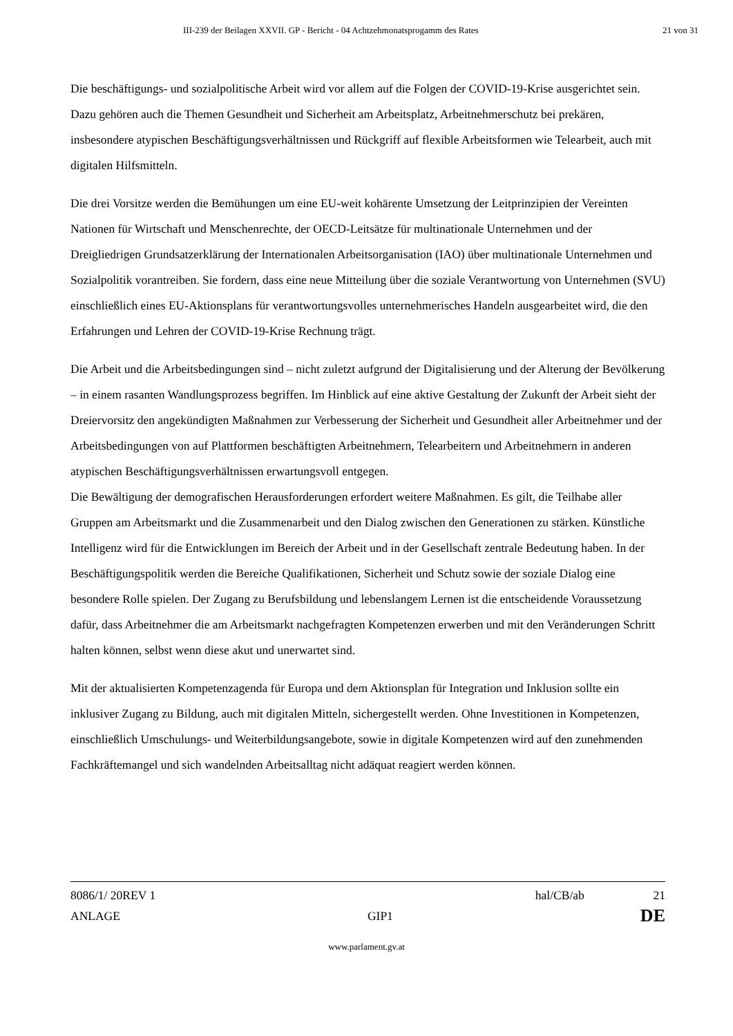III-239 der Beilagen XXVII. GP - Bericht - 04 Achtzehmonatsprogamm des Rates 21 von 31
Die beschäftigungs- und sozialpolitische Arbeit wird vor allem auf die Folgen der COVID-19-Krise ausgerichtet sein. Dazu gehören auch die Themen Gesundheit und Sicherheit am Arbeitsplatz, Arbeitnehmerschutz bei prekären, insbesondere atypischen Beschäftigungsverhältnissen und Rückgriff auf flexible Arbeitsformen wie Telearbeit, auch mit digitalen Hilfsmitteln.
Die drei Vorsitze werden die Bemühungen um eine EU-weit kohärente Umsetzung der Leitprinzipien der Vereinten Nationen für Wirtschaft und Menschenrechte, der OECD-Leitsätze für multinationale Unternehmen und der Dreigliedrigen Grundsatzerklärung der Internationalen Arbeitsorganisation (IAO) über multinationale Unternehmen und Sozialpolitik vorantreiben. Sie fordern, dass eine neue Mitteilung über die soziale Verantwortung von Unternehmen (SVU) einschließlich eines EU-Aktionsplans für verantwortungsvolles unternehmerisches Handeln ausgearbeitet wird, die den Erfahrungen und Lehren der COVID-19-Krise Rechnung trägt.
Die Arbeit und die Arbeitsbedingungen sind – nicht zuletzt aufgrund der Digitalisierung und der Alterung der Bevölkerung – in einem rasanten Wandlungsprozess begriffen. Im Hinblick auf eine aktive Gestaltung der Zukunft der Arbeit sieht der Dreiervorsitz den angekündigten Maßnahmen zur Verbesserung der Sicherheit und Gesundheit aller Arbeitnehmer und der Arbeitsbedingungen von auf Plattformen beschäftigten Arbeitnehmern, Telearbeitern und Arbeitnehmern in anderen atypischen Beschäftigungsverhältnissen erwartungsvoll entgegen.
Die Bewältigung der demografischen Herausforderungen erfordert weitere Maßnahmen. Es gilt, die Teilhabe aller Gruppen am Arbeitsmarkt und die Zusammenarbeit und den Dialog zwischen den Generationen zu stärken. Künstliche Intelligenz wird für die Entwicklungen im Bereich der Arbeit und in der Gesellschaft zentrale Bedeutung haben. In der Beschäftigungspolitik werden die Bereiche Qualifikationen, Sicherheit und Schutz sowie der soziale Dialog eine besondere Rolle spielen. Der Zugang zu Berufsbildung und lebenslangem Lernen ist die entscheidende Voraussetzung dafür, dass Arbeitnehmer die am Arbeitsmarkt nachgefragten Kompetenzen erwerben und mit den Veränderungen Schritt halten können, selbst wenn diese akut und unerwartet sind.
Mit der aktualisierten Kompetenzagenda für Europa und dem Aktionsplan für Integration und Inklusion sollte ein inklusiver Zugang zu Bildung, auch mit digitalen Mitteln, sichergestellt werden. Ohne Investitionen in Kompetenzen, einschließlich Umschulungs- und Weiterbildungsangebote, sowie in digitale Kompetenzen wird auf den zunehmenden Fachkräftemangel und sich wandelnden Arbeitsalltag nicht adäquat reagiert werden können.
8086/1/ 20REV 1 hal/CB/ab 21
ANLAGE GIP1 DE
www.parlament.gv.at